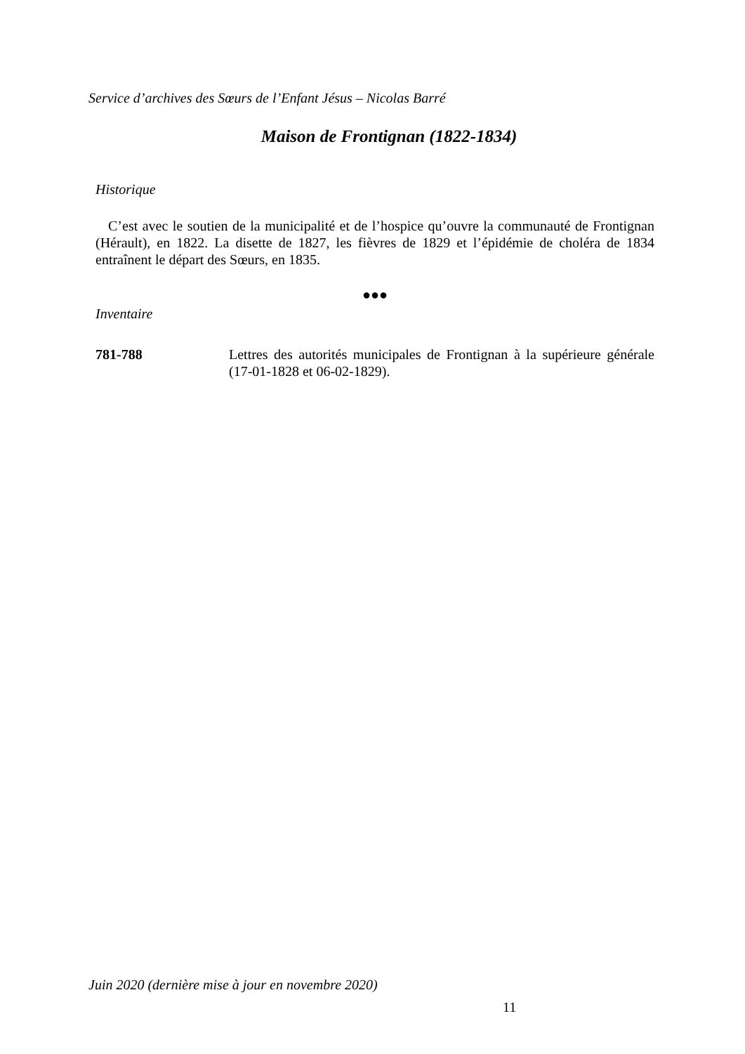Service d’archives des Sœurs de l’Enfant Jésus – Nicolas Barré
Maison de Frontignan (1822-1834)
Historique
C’est avec le soutien de la municipalité et de l’hospice qu’ouvre la communauté de Frontignan (Hérault), en 1822. La disette de 1827, les fièvres de 1829 et l’épidémie de choléra de 1834 entraînent le départ des Sœurs, en 1835.
●●●
Inventaire
781-788 Lettres des autorités municipales de Frontignan à la supérieure générale (17-01-1828 et 06-02-1829).
Juin 2020 (dernière mise à jour en novembre 2020)
11